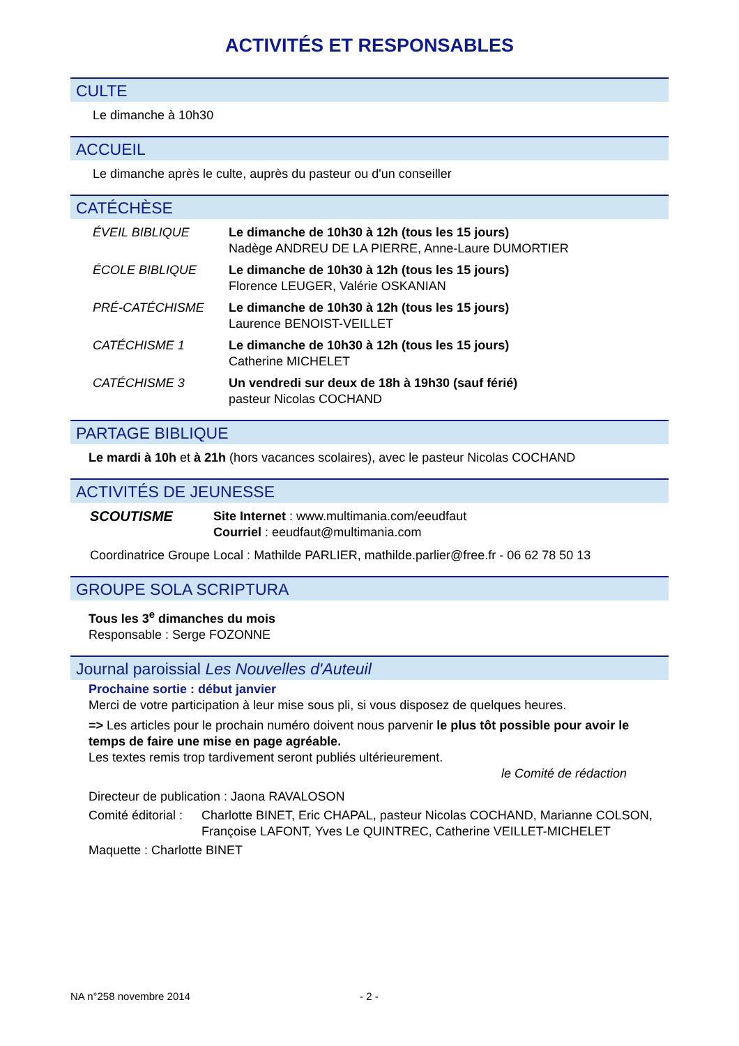ACTIVITÉS ET RESPONSABLES
CULTE
Le dimanche à 10h30
ACCUEIL
Le dimanche après le culte, auprès du pasteur ou d'un conseiller
CATÉCHÈSE
ÉVEIL BIBLIQUE Le dimanche de 10h30 à 12h (tous les 15 jours)
Nadège ANDREU DE LA PIERRE, Anne-Laure DUMORTIER
ÉCOLE BIBLIQUE Le dimanche de 10h30 à 12h (tous les 15 jours)
Florence LEUGER, Valérie OSKANIAN
PRÉ-CATÉCHISME Le dimanche de 10h30 à 12h (tous les 15 jours)
Laurence BENOIST-VEILLET
CATÉCHISME 1 Le dimanche de 10h30 à 12h (tous les 15 jours)
Catherine MICHELET
CATÉCHISME 3 Un vendredi sur deux de 18h à 19h30 (sauf férié)
pasteur Nicolas COCHAND
PARTAGE BIBLIQUE
Le mardi à 10h et à 21h (hors vacances scolaires), avec le pasteur Nicolas COCHAND
ACTIVITÉS DE JEUNESSE
SCOUTISME Site Internet : www.multimania.com/eeudfaut
Courriel : eeudfaut@multimania.com
Coordinatrice Groupe Local : Mathilde PARLIER, mathilde.parlier@free.fr - 06 62 78 50 13
GROUPE SOLA SCRIPTURA
Tous les 3<sup>e</sup> dimanches du mois
Responsable : Serge FOZONNE
Journal paroissial Les Nouvelles d'Auteuil
Prochaine sortie : début janvier
Merci de votre participation à leur mise sous pli, si vous disposez de quelques heures.
=> Les articles pour le prochain numéro doivent nous parvenir le plus tôt possible pour avoir le temps de faire une mise en page agréable.
Les textes remis trop tardivement seront publiés ultérieurement.
le Comité de rédaction
Directeur de publication : Jaona RAVALOSON
Comité éditorial :
Charlotte BINET, Eric CHAPAL, pasteur Nicolas COCHAND, Marianne COLSON, Françoise LAFONT, Yves Le QUINTREC, Catherine VEILLET-MICHELET
Maquette : Charlotte BINET
NA n°258 novembre 2014 - 2 -